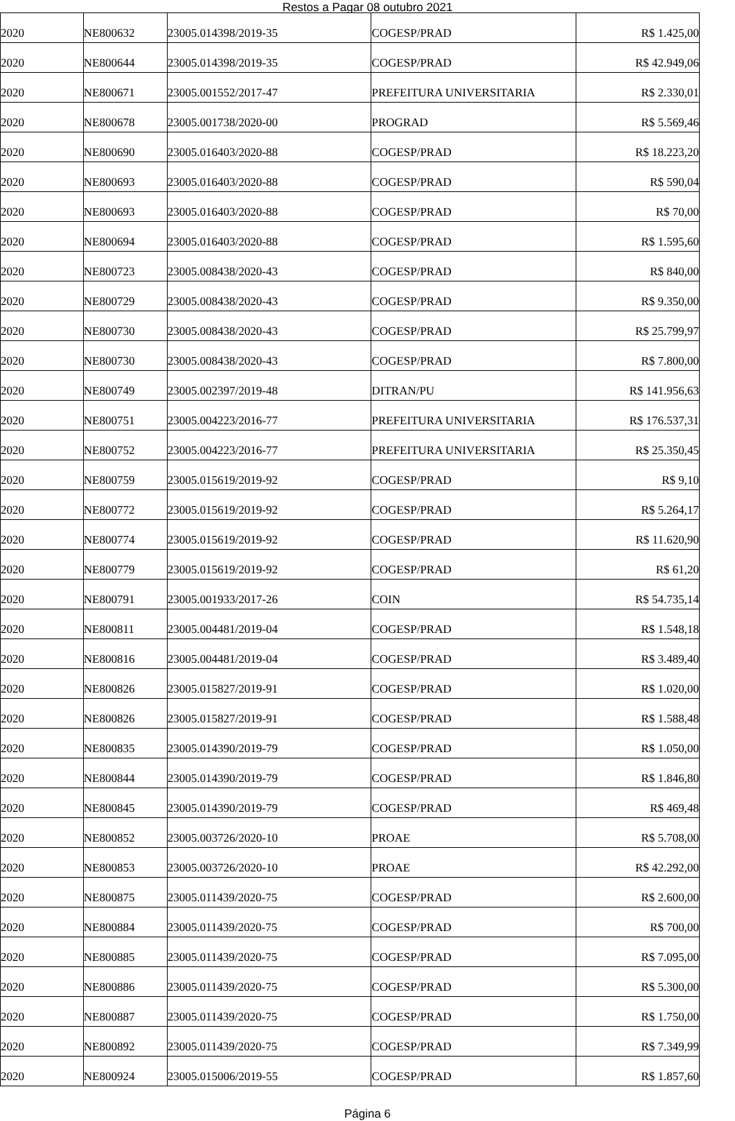Restos a Pagar 08 outubro 2021
| 2020 | NE800632 | 23005.014398/2019-35 | COGESP/PRAD | R$ 1.425,00 |
| 2020 | NE800644 | 23005.014398/2019-35 | COGESP/PRAD | R$ 42.949,06 |
| 2020 | NE800671 | 23005.001552/2017-47 | PREFEITURA UNIVERSITARIA | R$ 2.330,01 |
| 2020 | NE800678 | 23005.001738/2020-00 | PROGRAD | R$ 5.569,46 |
| 2020 | NE800690 | 23005.016403/2020-88 | COGESP/PRAD | R$ 18.223,20 |
| 2020 | NE800693 | 23005.016403/2020-88 | COGESP/PRAD | R$ 590,04 |
| 2020 | NE800693 | 23005.016403/2020-88 | COGESP/PRAD | R$ 70,00 |
| 2020 | NE800694 | 23005.016403/2020-88 | COGESP/PRAD | R$ 1.595,60 |
| 2020 | NE800723 | 23005.008438/2020-43 | COGESP/PRAD | R$ 840,00 |
| 2020 | NE800729 | 23005.008438/2020-43 | COGESP/PRAD | R$ 9.350,00 |
| 2020 | NE800730 | 23005.008438/2020-43 | COGESP/PRAD | R$ 25.799,97 |
| 2020 | NE800730 | 23005.008438/2020-43 | COGESP/PRAD | R$ 7.800,00 |
| 2020 | NE800749 | 23005.002397/2019-48 | DITRAN/PU | R$ 141.956,63 |
| 2020 | NE800751 | 23005.004223/2016-77 | PREFEITURA UNIVERSITARIA | R$ 176.537,31 |
| 2020 | NE800752 | 23005.004223/2016-77 | PREFEITURA UNIVERSITARIA | R$ 25.350,45 |
| 2020 | NE800759 | 23005.015619/2019-92 | COGESP/PRAD | R$ 9,10 |
| 2020 | NE800772 | 23005.015619/2019-92 | COGESP/PRAD | R$ 5.264,17 |
| 2020 | NE800774 | 23005.015619/2019-92 | COGESP/PRAD | R$ 11.620,90 |
| 2020 | NE800779 | 23005.015619/2019-92 | COGESP/PRAD | R$ 61,20 |
| 2020 | NE800791 | 23005.001933/2017-26 | COIN | R$ 54.735,14 |
| 2020 | NE800811 | 23005.004481/2019-04 | COGESP/PRAD | R$ 1.548,18 |
| 2020 | NE800816 | 23005.004481/2019-04 | COGESP/PRAD | R$ 3.489,40 |
| 2020 | NE800826 | 23005.015827/2019-91 | COGESP/PRAD | R$ 1.020,00 |
| 2020 | NE800826 | 23005.015827/2019-91 | COGESP/PRAD | R$ 1.588,48 |
| 2020 | NE800835 | 23005.014390/2019-79 | COGESP/PRAD | R$ 1.050,00 |
| 2020 | NE800844 | 23005.014390/2019-79 | COGESP/PRAD | R$ 1.846,80 |
| 2020 | NE800845 | 23005.014390/2019-79 | COGESP/PRAD | R$ 469,48 |
| 2020 | NE800852 | 23005.003726/2020-10 | PROAE | R$ 5.708,00 |
| 2020 | NE800853 | 23005.003726/2020-10 | PROAE | R$ 42.292,00 |
| 2020 | NE800875 | 23005.011439/2020-75 | COGESP/PRAD | R$ 2.600,00 |
| 2020 | NE800884 | 23005.011439/2020-75 | COGESP/PRAD | R$ 700,00 |
| 2020 | NE800885 | 23005.011439/2020-75 | COGESP/PRAD | R$ 7.095,00 |
| 2020 | NE800886 | 23005.011439/2020-75 | COGESP/PRAD | R$ 5.300,00 |
| 2020 | NE800887 | 23005.011439/2020-75 | COGESP/PRAD | R$ 1.750,00 |
| 2020 | NE800892 | 23005.011439/2020-75 | COGESP/PRAD | R$ 7.349,99 |
| 2020 | NE800924 | 23005.015006/2019-55 | COGESP/PRAD | R$ 1.857,60 |
Página 6